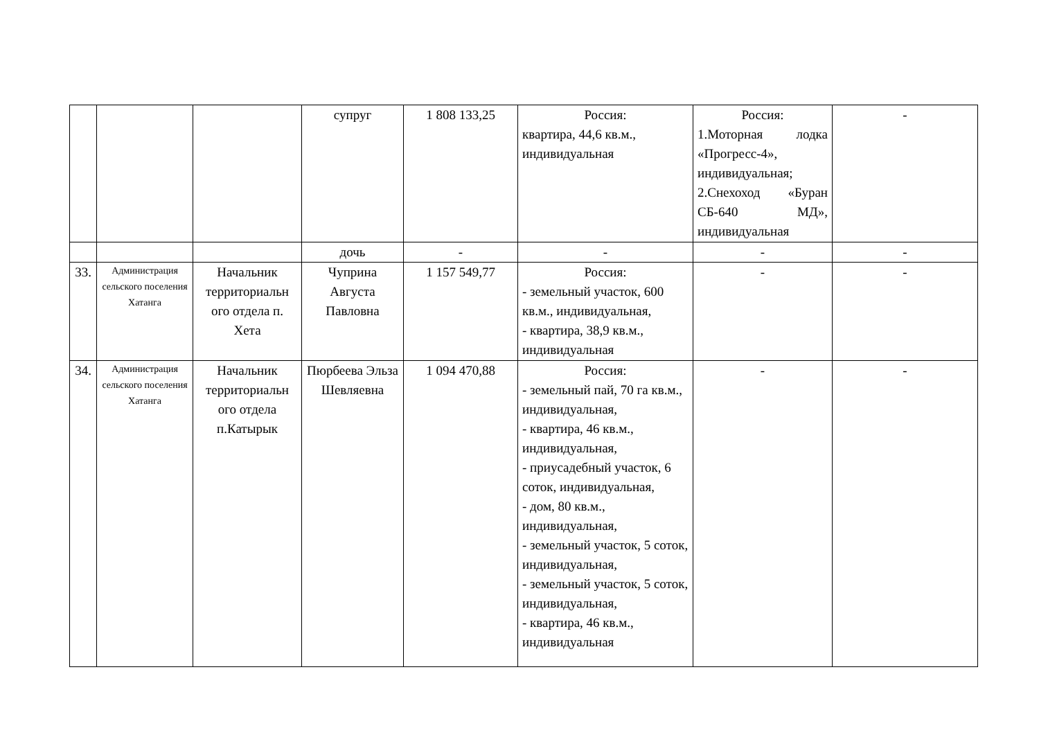| | | | супруг | 1 808 133,25 | Россия: квартира, 44,6 кв.м., индивидуальная | Россия: 1.Моторная лодка «Прогресс-4», индивидуальная; 2.Снехоход «Буран СБ-640 МД», индивидуальная | - |
| | | | дочь | - | - | - | - |
| 33. | Администрация сельского поселения Хатанга | Начальник территориальн ого отдела п. Хета | Чуприна Августа Павловна | 1 157 549,77 | Россия: - земельный участок, 600 кв.м., индивидуальная, - квартира, 38,9 кв.м., индивидуальная | - | - |
| 34. | Администрация сельского поселения Хатанга | Начальник территориальн ого отдела п.Катырык | Пюрбеева Эльза Шевляевна | 1 094 470,88 | Россия: - земельный пай, 70 га кв.м., индивидуальная, - квартира, 46 кв.м., индивидуальная, - приусадебный участок, 6 соток, индивидуальная, - дом, 80 кв.м., индивидуальная, - земельный участок, 5 соток, индивидуальная, - земельный участок, 5 соток, индивидуальная, - квартира, 46 кв.м., индивидуальная | - | - |